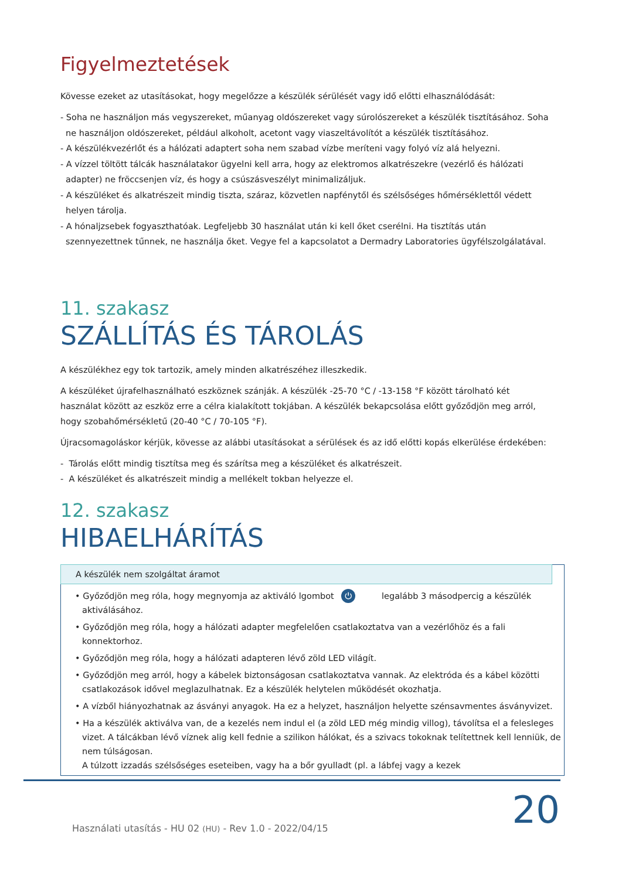Figyelmeztetések
Kövesse ezeket az utasításokat, hogy megelőzze a készülék sérülését vagy idő előtti elhasználódását:
- Soha ne használjon más vegyszereket, műanyag oldószereket vagy súrolószereket a készülék tisztításához. Soha ne használjon oldószereket, például alkoholt, acetont vagy viaszeltávolítót a készülék tisztításához.
- A készülékvezérlőt és a hálózati adaptert soha nem szabad vízbe meríteni vagy folyó víz alá helyezni.
- A vízzel töltött tálcák használatakor ügyelni kell arra, hogy az elektromos alkatrészekre (vezérlő és hálózati adapter) ne fröccsenjen víz, és hogy a csúszásveszélyt minimalizáljuk.
- A készüléket és alkatrészeit mindig tiszta, száraz, közvetlen napfénytől és szélsőséges hőmérséklettől védett helyen tárolja.
- A hónaljzsebek fogyaszthatóak. Legfeljebb 30 használat után ki kell őket cserélni. Ha tisztítás után szennyezettnek tűnnek, ne használja őket. Vegye fel a kapcsolatot a Dermadry Laboratories ügyfélszolgálatával.
11. szakasz
SZÁLLÍTÁS ÉS TÁROLÁS
A készülékhez egy tok tartozik, amely minden alkatrészéhez illeszkedik.
A készüléket újrafelhasználható eszköznek szánják. A készülék -25-70 °C / -13-158 °F között tárolható két használat között az eszköz erre a célra kialakított tokjában. A készülék bekapcsolása előtt győződjön meg arról, hogy szobahőmérsékletű (20-40 °C / 70-105 °F).
Újracsomagoláskor kérjük, kövesse az alábbi utasításokat a sérülések és az idő előtti kopás elkerülése érdekében:
- Tárolás előtt mindig tisztítsa meg és szárítsa meg a készüléket és alkatrészeit.
- A készüléket és alkatrészeit mindig a mellékelt tokban helyezze el.
12. szakasz
HIBAELHÁRÍTÁS
A készülék nem szolgáltat áramot
• Győződjön meg róla, hogy megnyomja az aktiváló lgombot ⏻ legalább 3 másodpercig a készülék aktiválásához.
• Győződjön meg róla, hogy a hálózati adapter megfelelően csatlakoztatva van a vezérlőhöz és a fali konnektorhoz.
• Győződjön meg róla, hogy a hálózati adapteren lévő zöld LED világít.
• Győződjön meg arról, hogy a kábelek biztonságosan csatlakoztatva vannak. Az elektróda és a kábel közötti csatlakozások idővel meglazulhatnak. Ez a készülék helytelen működését okozhatja.
• A vízből hiányozhatnak az ásványi anyagok. Ha ez a helyzet, használjon helyette szénsavmentes ásványvizet.
• Ha a készülék aktiválva van, de a kezelés nem indul el (a zöld LED még mindig villog), távolítsa el a felesleges vizet. A tálcákban lévő víznek alig kell fednie a szilikon hálókat, és a szivacs tokoknak telítettnek kell lenniük, de nem túlságosan.
A túlzott izzadás szélsőséges eseteiben, vagy ha a bőr gyulladt (pl. a lábfej vagy a kezek
20
Használati utasítás - HU 02 (HU) - Rev 1.0 - 2022/04/15